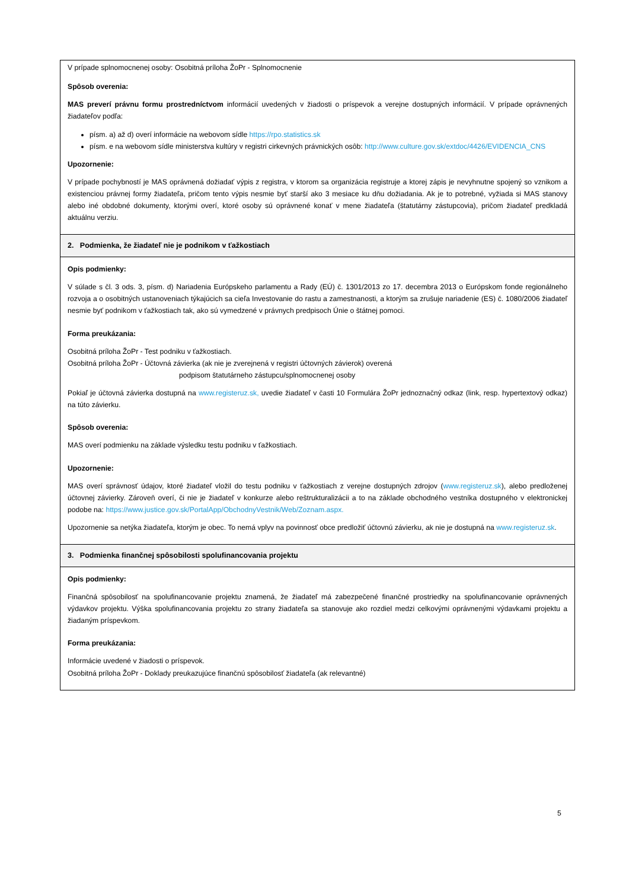| V prípade splnomocnenej osoby: Osobitná príloha ŽoPr - Splnomocnenie Spôsob overenia: MAS preverí právnu formu prostredníctvom informácií uvedených v žiadosti o príspevok a verejne dostupných informácií. V prípade oprávnených žiadateľov podľa: písm. a) až d) overí informácie na webovom sídle https://rpo.statistics.sk písm. e na webovom sídle ministerstva kultúry v registri cirkevných právnických osôb: http://www.culture.gov.sk/extdoc/4426/EVIDENCIA_CNS Upozornenie: V prípade pochybností je MAS oprávnená dožiadať výpis z registra, v ktorom sa organizácia registruje a ktorej zápis je nevyhnutne spojený so vznikom a existenciou právnej formy žiadateľa, pričom tento výpis nesmie byť starší ako 3 mesiace ku dňu dožiadania. Ak je to potrebné, vyžiada si MAS stanovy alebo iné obdobné dokumenty, ktorými overí, ktoré osoby sú oprávnené konať v mene žiadateľa (štatutárny zástupcovia), pričom žiadateľ predkladá aktuálnu verziu. |
| 2. Podmienka, že žiadateľ nie je podnikom v ťažkostiach |
| Opis podmienky: V súlade s čl. 3 ods. 3, písm. d) Nariadenia Európskeho parlamentu a Rady (EÚ) č. 1301/2013 zo 17. decembra 2013 o Európskom fonde regionálneho rozvoja a o osobitných ustanoveniach týkajúcich sa cieľa Investovanie do rastu a zamestnanosti, a ktorým sa zrušuje nariadenie (ES) č. 1080/2006 žiadateľ nesmie byť podnikom v ťažkostiach tak, ako sú vymedzené v právnych predpisoch Únie o štátnej pomoci. Forma preukázania: Osobitná príloha ŽoPr - Test podniku v ťažkostiach. Osobitná príloha ŽoPr - Účtovná závierka (ak nie je zverejnená v registri účtovných závierok) overená podpisom štatutárneho zástupcu/splnomocnenej osoby Pokiaľ je účtovná závierka dostupná na www.registeruz.sk, uvedie žiadateľ v časti 10 Formulára ŽoPr jednoznačný odkaz (link, resp. hypertextový odkaz) na túto závierku. Spôsob overenia: MAS overí podmienku na základe výsledku testu podniku v ťažkostiach. Upozornenie: MAS overí správnosť údajov, ktoré žiadateľ vložil do testu podniku v ťažkostiach z verejne dostupných zdrojov ( www.registeruz.sk ), alebo predloženej účtovnej závierky. Zároveň overí, či nie je žiadateľ v konkurze alebo reštrukturalizácii a to na základe obchodného vestníka dostupného v elektronickej podobe na: https://www.justice.gov.sk/PortalApp/ObchodnyVestnik/Web/Zoznam.aspx. Upozornenie sa netýka žiadateľa, ktorým je obec. To nemá vplyv na povinnosť obce predložiť účtovnú závierku, ak nie je dostupná na www.registeruz.sk . |
| 3. Podmienka finančnej spôsobilosti spolufinancovania projektu |
| Opis podmienky: Finančná spôsobilosť na spolufinancovanie projektu znamená, že žiadateľ má zabezpečené finančné prostriedky na spolufinancovanie oprávnených výdavkov projektu. Výška spolufinancovania projektu zo strany žiadateľa sa stanovuje ako rozdiel medzi celkovými oprávnenými výdavkami projektu a žiadaným príspevkom. Forma preukázania: Informácie uvedené v žiadosti o príspevok. Osobitná príloha ŽoPr - Doklady preukazujúce finančnú spôsobilosť žiadateľa (ak relevantné) |
5